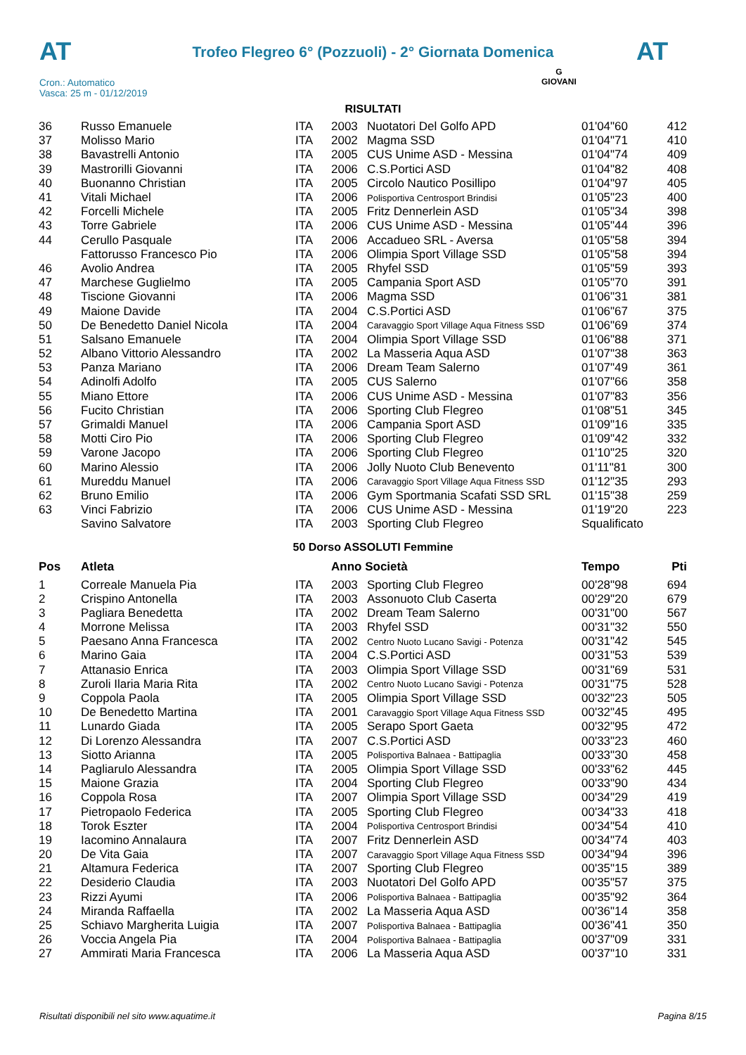AT
Trofeo Flegreo 6° (Pozzuoli) - 2° Giornata Domenica
AT
Cron.: Automatico
Vasca: 25 m - 01/12/2019
G
GIOVANI
RISULTATI
| 36 | Russo Emanuele | ITA | 2003 | Nuotatori Del Golfo APD | 01'04"60 | 412 |
| 37 | Molisso Mario | ITA | 2002 | Magma SSD | 01'04"71 | 410 |
| 38 | Bavastrelli Antonio | ITA | 2005 | CUS Unime ASD - Messina | 01'04"74 | 409 |
| 39 | Mastrorilli Giovanni | ITA | 2006 | C.S.Portici ASD | 01'04"82 | 408 |
| 40 | Buonanno Christian | ITA | 2005 | Circolo Nautico Posillipo | 01'04"97 | 405 |
| 41 | Vitali Michael | ITA | 2006 | Polisportiva Centrosport Brindisi | 01'05"23 | 400 |
| 42 | Forcelli Michele | ITA | 2005 | Fritz Dennerlein ASD | 01'05"34 | 398 |
| 43 | Torre Gabriele | ITA | 2006 | CUS Unime ASD - Messina | 01'05"44 | 396 |
| 44 | Cerullo Pasquale | ITA | 2006 | Accadueo SRL - Aversa | 01'05"58 | 394 |
| | Fattorusso Francesco Pio | ITA | 2006 | Olimpia Sport Village SSD | 01'05"58 | 394 |
| 46 | Avolio Andrea | ITA | 2005 | Rhyfel SSD | 01'05"59 | 393 |
| 47 | Marchese Guglielmo | ITA | 2005 | Campania Sport ASD | 01'05"70 | 391 |
| 48 | Tiscione Giovanni | ITA | 2006 | Magma SSD | 01'06"31 | 381 |
| 49 | Maione Davide | ITA | 2004 | C.S.Portici ASD | 01'06"67 | 375 |
| 50 | De Benedetto Daniel Nicola | ITA | 2004 | Caravaggio Sport Village Aqua Fitness SSD | 01'06"69 | 374 |
| 51 | Salsano Emanuele | ITA | 2004 | Olimpia Sport Village SSD | 01'06"88 | 371 |
| 52 | Albano Vittorio Alessandro | ITA | 2002 | La Masseria Aqua ASD | 01'07"38 | 363 |
| 53 | Panza Mariano | ITA | 2006 | Dream Team Salerno | 01'07"49 | 361 |
| 54 | Adinolfi Adolfo | ITA | 2005 | CUS Salerno | 01'07"66 | 358 |
| 55 | Miano Ettore | ITA | 2006 | CUS Unime ASD - Messina | 01'07"83 | 356 |
| 56 | Fucito Christian | ITA | 2006 | Sporting Club Flegreo | 01'08"51 | 345 |
| 57 | Grimaldi Manuel | ITA | 2006 | Campania Sport ASD | 01'09"16 | 335 |
| 58 | Motti Ciro Pio | ITA | 2006 | Sporting Club Flegreo | 01'09"42 | 332 |
| 59 | Varone Jacopo | ITA | 2006 | Sporting Club Flegreo | 01'10"25 | 320 |
| 60 | Marino Alessio | ITA | 2006 | Jolly Nuoto Club Benevento | 01'11"81 | 300 |
| 61 | Mureddu Manuel | ITA | 2006 | Caravaggio Sport Village Aqua Fitness SSD | 01'12"35 | 293 |
| 62 | Bruno Emilio | ITA | 2006 | Gym Sportmania Scafati SSD SRL | 01'15"38 | 259 |
| 63 | Vinci Fabrizio | ITA | 2006 | CUS Unime ASD - Messina | 01'19"20 | 223 |
| | Savino Salvatore | ITA | 2003 | Sporting Club Flegreo | Squalificato | |
50 Dorso ASSOLUTI Femmine
| Pos | Atleta | | Anno Società | | Tempo | Pti |
| --- | --- | --- | --- | --- | --- | --- |
| 1 | Correale Manuela Pia | ITA | 2003 | Sporting Club Flegreo | 00'28"98 | 694 |
| 2 | Crispino Antonella | ITA | 2003 | Assonuoto Club Caserta | 00'29"20 | 679 |
| 3 | Pagliara Benedetta | ITA | 2002 | Dream Team Salerno | 00'31"00 | 567 |
| 4 | Morrone Melissa | ITA | 2003 | Rhyfel SSD | 00'31"32 | 550 |
| 5 | Paesano Anna Francesca | ITA | 2002 | Centro Nuoto Lucano Savigi - Potenza | 00'31"42 | 545 |
| 6 | Marino Gaia | ITA | 2004 | C.S.Portici ASD | 00'31"53 | 539 |
| 7 | Attanasio Enrica | ITA | 2003 | Olimpia Sport Village SSD | 00'31"69 | 531 |
| 8 | Zuroli Ilaria Maria Rita | ITA | 2002 | Centro Nuoto Lucano Savigi - Potenza | 00'31"75 | 528 |
| 9 | Coppola Paola | ITA | 2005 | Olimpia Sport Village SSD | 00'32"23 | 505 |
| 10 | De Benedetto Martina | ITA | 2001 | Caravaggio Sport Village Aqua Fitness SSD | 00'32"45 | 495 |
| 11 | Lunardo Giada | ITA | 2005 | Serapo Sport Gaeta | 00'32"95 | 472 |
| 12 | Di Lorenzo Alessandra | ITA | 2007 | C.S.Portici ASD | 00'33"23 | 460 |
| 13 | Siotto Arianna | ITA | 2005 | Polisportiva Balnaea - Battipaglia | 00'33"30 | 458 |
| 14 | Pagliarulo Alessandra | ITA | 2005 | Olimpia Sport Village SSD | 00'33"62 | 445 |
| 15 | Maione Grazia | ITA | 2004 | Sporting Club Flegreo | 00'33"90 | 434 |
| 16 | Coppola Rosa | ITA | 2007 | Olimpia Sport Village SSD | 00'34"29 | 419 |
| 17 | Pietropaolo Federica | ITA | 2005 | Sporting Club Flegreo | 00'34"33 | 418 |
| 18 | Torok Eszter | ITA | 2004 | Polisportiva Centrosport Brindisi | 00'34"54 | 410 |
| 19 | Iacomino Annalaura | ITA | 2007 | Fritz Dennerlein ASD | 00'34"74 | 403 |
| 20 | De Vita Gaia | ITA | 2007 | Caravaggio Sport Village Aqua Fitness SSD | 00'34"94 | 396 |
| 21 | Altamura Federica | ITA | 2007 | Sporting Club Flegreo | 00'35"15 | 389 |
| 22 | Desiderio Claudia | ITA | 2003 | Nuotatori Del Golfo APD | 00'35"57 | 375 |
| 23 | Rizzi Ayumi | ITA | 2006 | Polisportiva Balnaea - Battipaglia | 00'35"92 | 364 |
| 24 | Miranda Raffaella | ITA | 2002 | La Masseria Aqua ASD | 00'36"14 | 358 |
| 25 | Schiavo Margherita Luigia | ITA | 2007 | Polisportiva Balnaea - Battipaglia | 00'36"41 | 350 |
| 26 | Voccia Angela Pia | ITA | 2004 | Polisportiva Balnaea - Battipaglia | 00'37"09 | 331 |
| 27 | Ammirati Maria Francesca | ITA | 2006 | La Masseria Aqua ASD | 00'37"10 | 331 |
Risultati disponibili nel sito www.aquatime.it Pagina 8/15